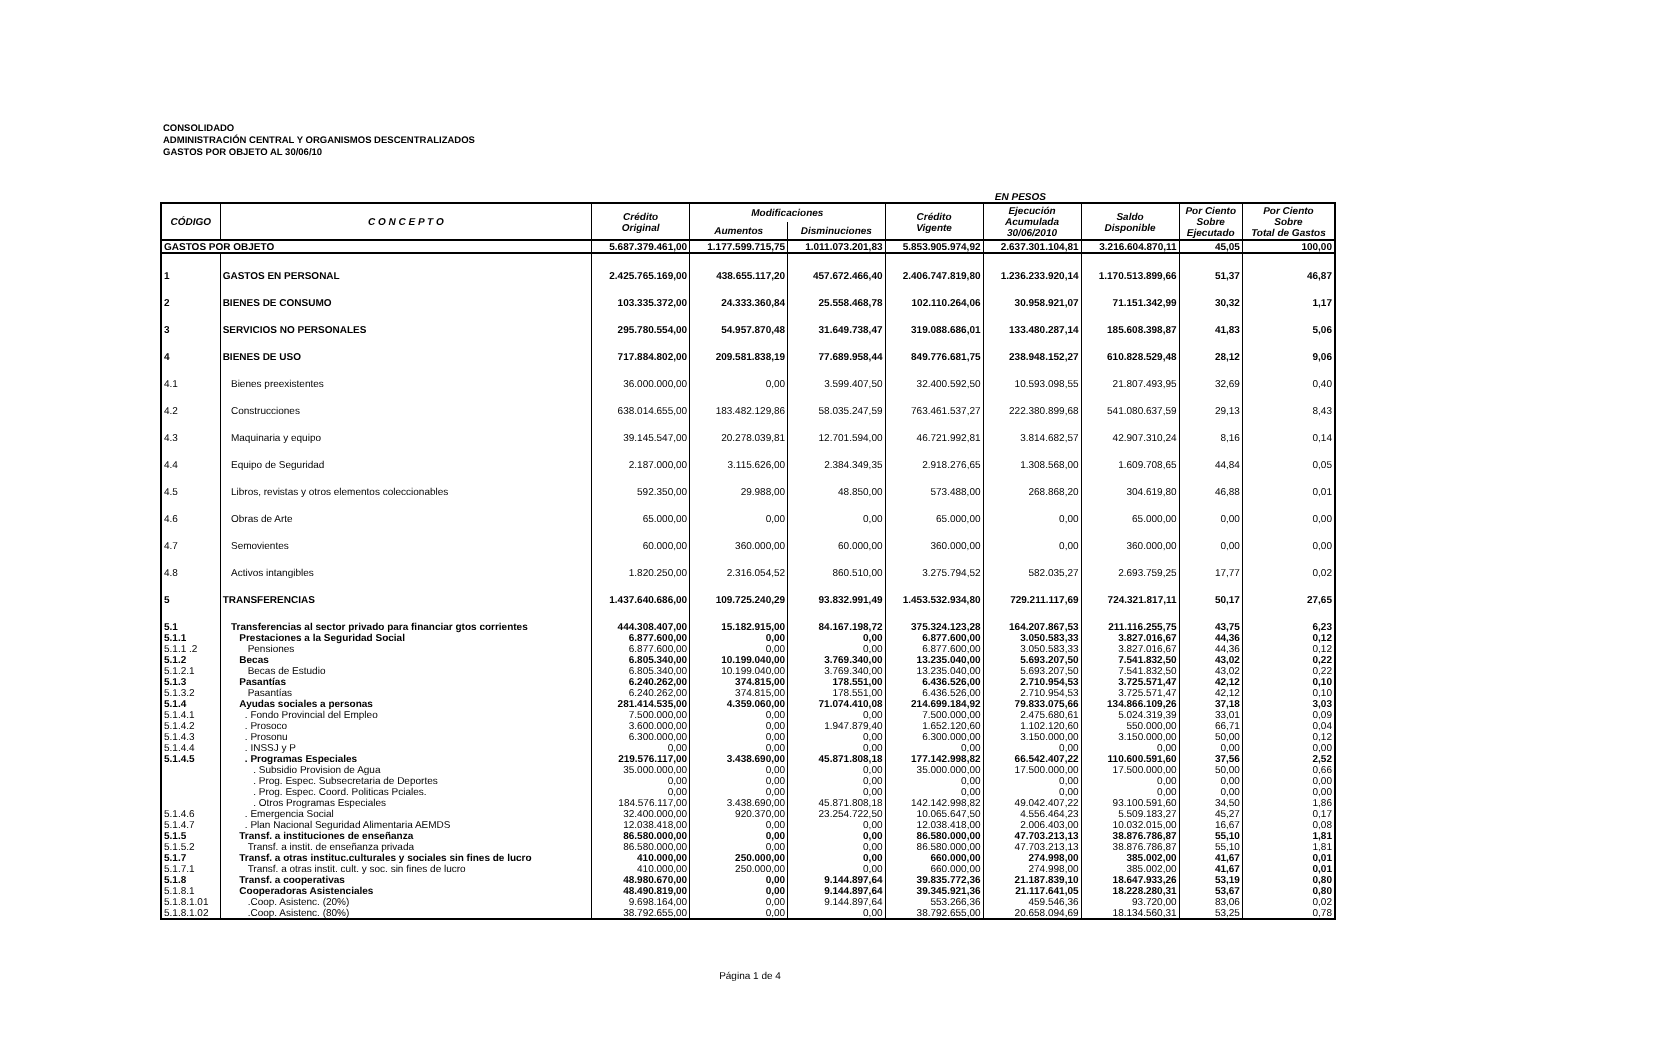CONSOLIDADO
ADMINISTRACIÓN CENTRAL Y ORGANISMOS DESCENTRALIZADOS
GASTOS POR OBJETO AL 30/06/10
EN PESOS
| CÓDIGO | C O N C E P T O | Crédito Original | Modificaciones | | Crédito Vigente | Ejecución Acumulada 30/06/2010 | Saldo Disponible | Por Ciento Sobre Ejecutado | Por Ciento Sobre Total de Gastos |
| --- | --- | --- | --- | --- | --- | --- | --- | --- | --- |
| | | | Aumentos | Disminuciones | | | | | |
| GASTOS POR OBJETO | | 5.687.379.461,00 | 1.177.599.715,75 | 1.011.073.201,83 | 5.853.905.974,92 | 2.637.301.104,81 | 3.216.604.870,11 | 45,05 | 100,00 |
| 1 | GASTOS EN PERSONAL | 2.425.765.169,00 | 438.655.117,20 | 457.672.466,40 | 2.406.747.819,80 | 1.236.233.920,14 | 1.170.513.899,66 | 51,37 | 46,87 |
| 2 | BIENES DE CONSUMO | 103.335.372,00 | 24.333.360,84 | 25.558.468,78 | 102.110.264,06 | 30.958.921,07 | 71.151.342,99 | 30,32 | 1,17 |
| 3 | SERVICIOS NO PERSONALES | 295.780.554,00 | 54.957.870,48 | 31.649.738,47 | 319.088.686,01 | 133.480.287,14 | 185.608.398,87 | 41,83 | 5,06 |
| 4 | BIENES DE USO | 717.884.802,00 | 209.581.838,19 | 77.689.958,44 | 849.776.681,75 | 238.948.152,27 | 610.828.529,48 | 28,12 | 9,06 |
| 4.1 | Bienes preexistentes | 36.000.000,00 | 0,00 | 3.599.407,50 | 32.400.592,50 | 10.593.098,55 | 21.807.493,95 | 32,69 | 0,40 |
| 4.2 | Construcciones | 638.014.655,00 | 183.482.129,86 | 58.035.247,59 | 763.461.537,27 | 222.380.899,68 | 541.080.637,59 | 29,13 | 8,43 |
| 4.3 | Maquinaria y equipo | 39.145.547,00 | 20.278.039,81 | 12.701.594,00 | 46.721.992,81 | 3.814.682,57 | 42.907.310,24 | 8,16 | 0,14 |
| 4.4 | Equipo de Seguridad | 2.187.000,00 | 3.115.626,00 | 2.384.349,35 | 2.918.276,65 | 1.308.568,00 | 1.609.708,65 | 44,84 | 0,05 |
| 4.5 | Libros, revistas y otros elementos coleccionables | 592.350,00 | 29.988,00 | 48.850,00 | 573.488,00 | 268.868,20 | 304.619,80 | 46,88 | 0,01 |
| 4.6 | Obras de Arte | 65.000,00 | 0,00 | 0,00 | 65.000,00 | 0,00 | 65.000,00 | 0,00 | 0,00 |
| 4.7 | Semovientes | 60.000,00 | 360.000,00 | 60.000,00 | 360.000,00 | 0,00 | 360.000,00 | 0,00 | 0,00 |
| 4.8 | Activos intangibles | 1.820.250,00 | 2.316.054,52 | 860.510,00 | 3.275.794,52 | 582.035,27 | 2.693.759,25 | 17,77 | 0,02 |
| 5 | TRANSFERENCIAS | 1.437.640.686,00 | 109.725.240,29 | 93.832.991,49 | 1.453.532.934,80 | 729.211.117,69 | 724.321.817,11 | 50,17 | 27,65 |
| 5.1 | Transferencias al sector privado para financiar gtos corrientes | 444.308.407,00 | 15.182.915,00 | 84.167.198,72 | 375.324.123,28 | 164.207.867,53 | 211.116.255,75 | 43,75 | 6,23 |
| 5.1.1 | Prestaciones a la Seguridad Social | 6.877.600,00 | 0,00 | 0,00 | 6.877.600,00 | 3.050.583,33 | 3.827.016,67 | 44,36 | 0,12 |
| 5.1.1 .2 | Pensiones | 6.877.600,00 | 0,00 | 0,00 | 6.877.600,00 | 3.050.583,33 | 3.827.016,67 | 44,36 | 0,12 |
| 5.1.2 | Becas | 6.805.340,00 | 10.199.040,00 | 3.769.340,00 | 13.235.040,00 | 5.693.207,50 | 7.541.832,50 | 43,02 | 0,22 |
| 5.1.2.1 | Becas de Estudio | 6.805.340,00 | 10.199.040,00 | 3.769.340,00 | 13.235.040,00 | 5.693.207,50 | 7.541.832,50 | 43,02 | 0,22 |
| 5.1.3 | Pasantías | 6.240.262,00 | 374.815,00 | 178.551,00 | 6.436.526,00 | 2.710.954,53 | 3.725.571,47 | 42,12 | 0,10 |
| 5.1.3.2 | Pasantías | 6.240.262,00 | 374.815,00 | 178.551,00 | 6.436.526,00 | 2.710.954,53 | 3.725.571,47 | 42,12 | 0,10 |
| 5.1.4 | Ayudas sociales a personas | 281.414.535,00 | 4.359.060,00 | 71.074.410,08 | 214.699.184,92 | 79.833.075,66 | 134.866.109,26 | 37,18 | 3,03 |
| 5.1.4.1 | . Fondo Provincial del Empleo | 7.500.000,00 | 0,00 | 0,00 | 7.500.000,00 | 2.475.680,61 | 5.024.319,39 | 33,01 | 0,09 |
| 5.1.4.2 | . Prosoco | 3.600.000,00 | 0,00 | 1.947.879,40 | 1.652.120,60 | 1.102.120,60 | 550.000,00 | 66,71 | 0,04 |
| 5.1.4.3 | . Prosonu | 6.300.000,00 | 0,00 | 0,00 | 6.300.000,00 | 3.150.000,00 | 3.150.000,00 | 50,00 | 0,12 |
| 5.1.4.4 | . INSSJ y P | 0,00 | 0,00 | 0,00 | 0,00 | 0,00 | 0,00 | 0,00 | 0,00 |
| 5.1.4.5 | . Programas Especiales | 219.576.117,00 | 3.438.690,00 | 45.871.808,18 | 177.142.998,82 | 66.542.407,22 | 110.600.591,60 | 37,56 | 2,52 |
| | . Subsidio Provision de Agua | 35.000.000,00 | 0,00 | 0,00 | 35.000.000,00 | 17.500.000,00 | 17.500.000,00 | 50,00 | 0,66 |
| | . Prog. Espec. Subsecretaria de Deportes | 0,00 | 0,00 | 0,00 | 0,00 | 0,00 | 0,00 | 0,00 | 0,00 |
| | . Prog. Espec. Coord. Politicas Pciales. | 0,00 | 0,00 | 0,00 | 0,00 | 0,00 | 0,00 | 0,00 | 0,00 |
| | . Otros Programas Especiales | 184.576.117,00 | 3.438.690,00 | 45.871.808,18 | 142.142.998,82 | 49.042.407,22 | 93.100.591,60 | 34,50 | 1,86 |
| 5.1.4.6 | . Emergencia Social | 32.400.000,00 | 920.370,00 | 23.254.722,50 | 10.065.647,50 | 4.556.464,23 | 5.509.183,27 | 45,27 | 0,17 |
| 5.1.4.7 | . Plan Nacional Seguridad Alimentaria AEMDS | 12.038.418,00 | 0,00 | 0,00 | 12.038.418,00 | 2.006.403,00 | 10.032.015,00 | 16,67 | 0,08 |
| 5.1.5 | Transf. a instituciones de enseñanza | 86.580.000,00 | 0,00 | 0,00 | 86.580.000,00 | 47.703.213,13 | 38.876.786,87 | 55,10 | 1,81 |
| 5.1.5.2 | Transf. a instit. de enseñanza privada | 86.580.000,00 | 0,00 | 0,00 | 86.580.000,00 | 47.703.213,13 | 38.876.786,87 | 55,10 | 1,81 |
| 5.1.7 | Transf. a otras instituc.culturales y sociales sin fines de lucro | 410.000,00 | 250.000,00 | 0,00 | 660.000,00 | 274.998,00 | 385.002,00 | 41,67 | 0,01 |
| 5.1.7.1 | Transf. a otras instit. cult. y soc. sin fines de lucro | 410.000,00 | 250.000,00 | 0,00 | 660.000,00 | 274.998,00 | 385.002,00 | 41,67 | 0,01 |
| 5.1.8 | Transf. a cooperativas | 48.980.670,00 | 0,00 | 9.144.897,64 | 39.835.772,36 | 21.187.839,10 | 18.647.933,26 | 53,19 | 0,80 |
| 5.1.8.1 | Cooperadoras Asistenciales | 48.490.819,00 | 0,00 | 9.144.897,64 | 39.345.921,36 | 21.117.641,05 | 18.228.280,31 | 53,67 | 0,80 |
| 5.1.8.1.01 | .Coop. Asistenc. (20%) | 9.698.164,00 | 0,00 | 9.144.897,64 | 553.266,36 | 459.546,36 | 93.720,00 | 83,06 | 0,02 |
| 5.1.8.1.02 | .Coop. Asistenc. (80%) | 38.792.655,00 | 0,00 | 0,00 | 38.792.655,00 | 20.658.094,69 | 18.134.560,31 | 53,25 | 0,78 |
Página 1 de 4